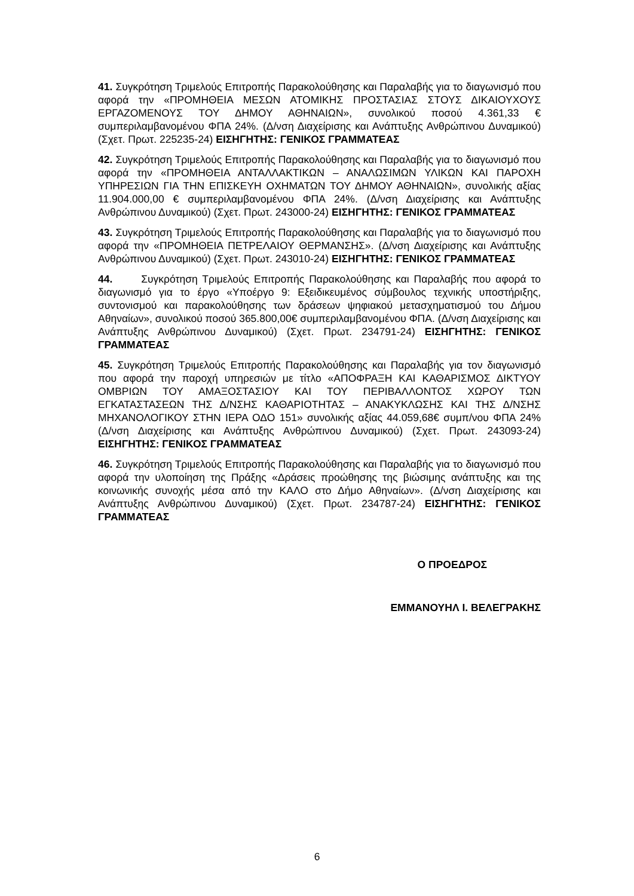41. Συγκρότηση Τριμελούς Επιτροπής Παρακολούθησης και Παραλαβής για το διαγωνισμό που αφορά την «ΠΡΟΜΗΘΕΙΑ ΜΕΣΩΝ ΑΤΟΜΙΚΗΣ ΠΡΟΣΤΑΣΙΑΣ ΣΤΟΥΣ ΔΙΚΑΙΟΥΧΟΥΣ ΕΡΓΑΖΟΜΕΝΟΥΣ ΤΟΥ ΔΗΜΟΥ ΑΘΗΝΑΙΩΝ», συνολικού ποσού 4.361,33 € συμπεριλαμβανομένου ΦΠΑ 24%. (Δ/νση Διαχείρισης και Ανάπτυξης Ανθρώπινου Δυναμικού) (Σχετ. Πρωτ. 225235-24) ΕΙΣΗΓΗΤΗΣ: ΓΕΝΙΚΟΣ ΓΡΑΜΜΑΤΕΑΣ
42. Συγκρότηση Τριμελούς Επιτροπής Παρακολούθησης και Παραλαβής για το διαγωνισμό που αφορά την «ΠΡΟΜΗΘΕΙΑ ΑΝΤΑΛΛΑΚΤΙΚΩΝ – ΑΝΑΛΩΣΙΜΩΝ ΥΛΙΚΩΝ ΚΑΙ ΠΑΡΟΧΗ ΥΠΗΡΕΣΙΩΝ ΓΙΑ ΤΗΝ ΕΠΙΣΚΕΥΗ ΟΧΗΜΑΤΩΝ ΤΟΥ ΔΗΜΟΥ ΑΘΗΝΑΙΩΝ», συνολικής αξίας 11.904.000,00 € συμπεριλαμβανομένου ΦΠΑ 24%. (Δ/νση Διαχείρισης και Ανάπτυξης Ανθρώπινου Δυναμικού) (Σχετ. Πρωτ. 243000-24) ΕΙΣΗΓΗΤΗΣ: ΓΕΝΙΚΟΣ ΓΡΑΜΜΑΤΕΑΣ
43. Συγκρότηση Τριμελούς Επιτροπής Παρακολούθησης και Παραλαβής για το διαγωνισμό που αφορά την «ΠΡΟΜΗΘΕΙΑ ΠΕΤΡΕΛΑΙΟΥ ΘΕΡΜΑΝΣΗΣ». (Δ/νση Διαχείρισης και Ανάπτυξης Ανθρώπινου Δυναμικού) (Σχετ. Πρωτ. 243010-24) ΕΙΣΗΓΗΤΗΣ: ΓΕΝΙΚΟΣ ΓΡΑΜΜΑΤΕΑΣ
44. Συγκρότηση Τριμελούς Επιτροπής Παρακολούθησης και Παραλαβής που αφορά το διαγωνισμό για το έργο «Υποέργο 9: Εξειδικευμένος σύμβουλος τεχνικής υποστήριξης, συντονισμού και παρακολούθησης των δράσεων ψηφιακού μετασχηματισμού του Δήμου Αθηναίων», συνολικού ποσού 365.800,00€ συμπεριλαμβανομένου ΦΠΑ. (Δ/νση Διαχείρισης και Ανάπτυξης Ανθρώπινου Δυναμικού) (Σχετ. Πρωτ. 234791-24) ΕΙΣΗΓΗΤΗΣ: ΓΕΝΙΚΟΣ ΓΡΑΜΜΑΤΕΑΣ
45. Συγκρότηση Τριμελούς Επιτροπής Παρακολούθησης και Παραλαβής για τον διαγωνισμό που αφορά την παροχή υπηρεσιών με τίτλο «ΑΠΟΦΡΑΞΗ ΚΑΙ ΚΑΘΑΡΙΣΜΟΣ ΔΙΚΤΥΟΥ ΟΜΒΡΙΩΝ ΤΟΥ ΑΜΑΞΟΣΤΑΣΙΟΥ ΚΑΙ ΤΟΥ ΠΕΡΙΒΑΛΛΟΝΤΟΣ ΧΩΡΟΥ ΤΩΝ ΕΓΚΑΤΑΣΤΑΣΕΩΝ ΤΗΣ Δ/ΝΣΗΣ ΚΑΘΑΡΙΟΤΗΤΑΣ – ΑΝΑΚΥΚΛΩΣΗΣ ΚΑΙ ΤΗΣ Δ/ΝΣΗΣ ΜΗΧΑΝΟΛΟΓΙΚΟΥ ΣΤΗΝ ΙΕΡΑ ΟΔΟ 151» συνολικής αξίας 44.059,68€ συμπ/νου ΦΠΑ 24% (Δ/νση Διαχείρισης και Ανάπτυξης Ανθρώπινου Δυναμικού) (Σχετ. Πρωτ. 243093-24) ΕΙΣΗΓΗΤΗΣ: ΓΕΝΙΚΟΣ ΓΡΑΜΜΑΤΕΑΣ
46. Συγκρότηση Τριμελούς Επιτροπής Παρακολούθησης και Παραλαβής για το διαγωνισμό που αφορά την υλοποίηση της Πράξης «Δράσεις προώθησης της βιώσιμης ανάπτυξης και της κοινωνικής συνοχής μέσα από την ΚΑΛΟ στο Δήμο Αθηναίων». (Δ/νση Διαχείρισης και Ανάπτυξης Ανθρώπινου Δυναμικού) (Σχετ. Πρωτ. 234787-24) ΕΙΣΗΓΗΤΗΣ: ΓΕΝΙΚΟΣ ΓΡΑΜΜΑΤΕΑΣ
Ο ΠΡΟΕΔΡΟΣ
ΕΜΜΑΝΟΥΗΛ Ι. ΒΕΛΕΓΡΑΚΗΣ
6